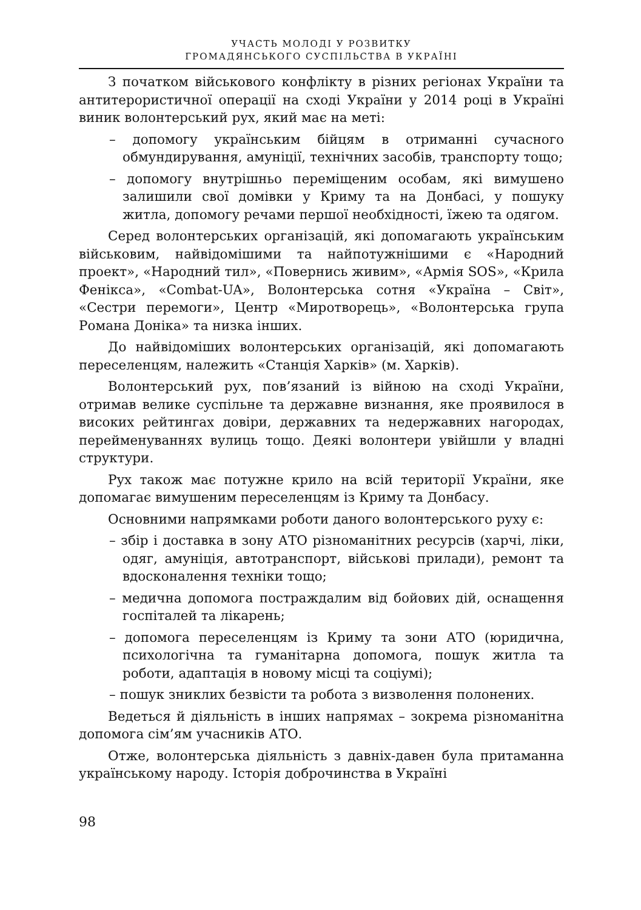УЧАСТЬ МОЛОДІ У РОЗВИТКУ
ГРОМАДЯНСЬКОГО СУСПІЛЬСТВА В УКРАЇНІ
З початком військового конфлікту в різних регіонах України та антитерористичної операції на сході України у 2014 році в Україні виник волонтерський рух, який має на меті:
– допомогу українським бійцям в отриманні сучасного обмундирування, амуніції, технічних засобів, транспорту тощо;
– допомогу внутрішньо переміщеним особам, які вимушено залишили свої домівки у Криму та на Донбасі, у пошуку житла, допомогу речами першої необхідності, їжею та одягом.
Серед волонтерських організацій, які допомагають українським військовим, найвідомішими та найпотужнішими є «Народний проект», «Народний тил», «Повернись живим», «Армія SOS», «Крила Фенікса», «Combat-UA», Волонтерська сотня «Україна – Світ», «Сестри перемоги», Центр «Миротворець», «Волонтерська група Романа Доніка» та низка інших.
До найвідоміших волонтерських організацій, які допомагають переселенцям, належить «Станція Харків» (м. Харків).
Волонтерський рух, пов’язаний із війною на сході України, отримав велике суспільне та державне визнання, яке проявилося в високих рейтингах довіри, державних та недержавних нагородах, перейменуваннях вулиць тощо. Деякі волонтери увійшли у владні структури.
Рух також має потужне крило на всій території України, яке допомагає вимушеним переселенцям із Криму та Донбасу.
Основними напрямками роботи даного волонтерського руху є:
– збір і доставка в зону АТО різноманітних ресурсів (харчі, ліки, одяг, амуніція, автотранспорт, військові прилади), ремонт та вдосконалення техніки тощо;
– медична допомога постраждалим від бойових дій, оснащення госпіталей та лікарень;
– допомога переселенцям із Криму та зони АТО (юридична, психологічна та гуманітарна допомога, пошук житла та роботи, адаптація в новому місці та соціумі);
– пошук зниклих безвісти та робота з визволення полонених.
Ведеться й діяльність в інших напрямах – зокрема різноманітна допомога сім’ям учасників АТО.
Отже, волонтерська діяльність з давніх-давен була притаманна українському народу. Історія доброчинства в Україні
98